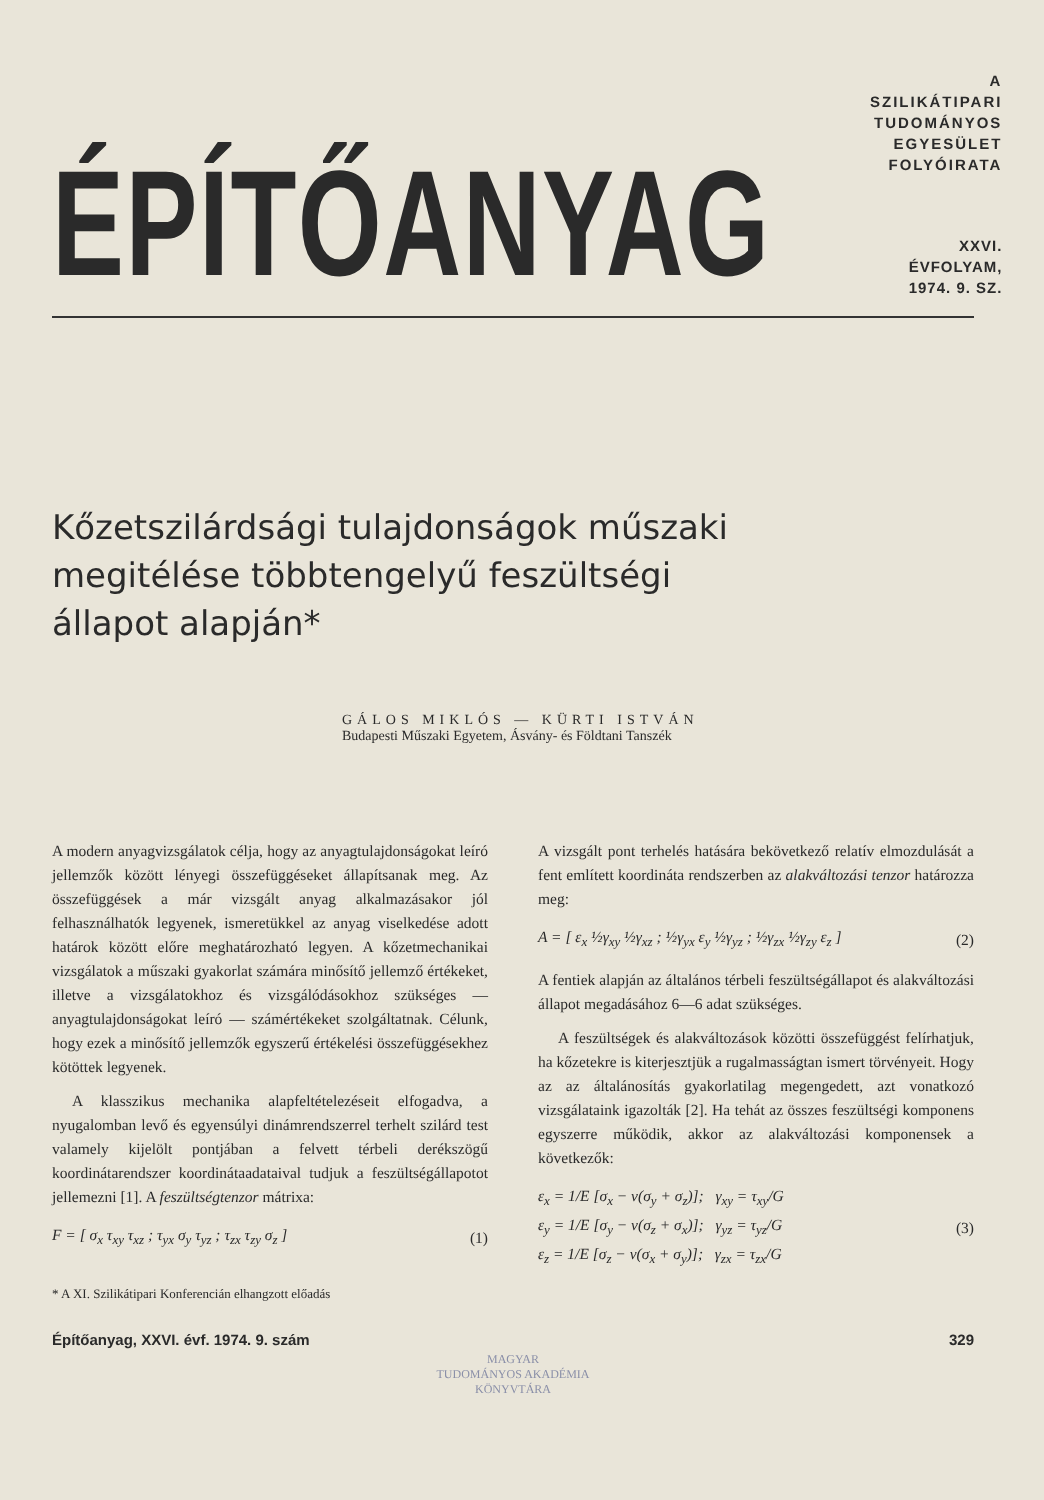ÉPÍTŐANYAG
A SZILIKÁTIPARI
TUDOMÁNYOS EGYESÜLET
FOLYÓIRATA
XXVI. ÉVFOLYAM, 1974. 9. SZ.
Kőzetszilárdsági tulajdonságok műszaki
megitélése többtengelyű feszültségi
állapot alapján*
GÁLOS MIKLÓS — KÜRTI ISTVÁN
Budapesti Műszaki Egyetem, Ásvány- és Földtani Tanszék
A modern anyagvizsgálatok célja, hogy az anyagtulajdonságokat leíró jellemzők között lényegi összefüggéseket állapítsanak meg. Az összefüggések a már vizsgált anyag alkalmazásakor jól felhasználhatók legyenek, ismeretükkel az anyag viselkedése adott határok között előre meghatározható legyen. A kőzetmechanikai vizsgálatok a műszaki gyakorlat számára minősítő jellemző értékeket, illetve a vizsgálatokhoz és vizsgálódásokhoz szükséges — anyagtulajdonságokat leíró — számértékeket szolgáltatnak. Célunk, hogy ezek a minősítő jellemzők egyszerű értékelési összefüggésekhez kötöttek legyenek.
A klasszikus mechanika alapfeltételezéseit elfogadva, a nyugalomban levő és egyensúlyi dinámrendszerrel terhelt szilárd test valamely kijelölt pontjában a felvett térbeli derékszögű koordinátarendszer koordinátaadataival tudjuk a feszültségállapotot jellemezni [1]. A feszültségtenzor mátrixa:
F = [ σ<sub>x</sub> τ<sub>xy</sub> τ<sub>xz</sub> ; τ<sub>yx</sub> σ<sub>y</sub> τ<sub>yz</sub> ; τ<sub>zx</sub> τ<sub>zy</sub> σ<sub>z</sub> ] (1)
* A XI. Szilikátipari Konferencián elhangzott előadás
A vizsgált pont terhelés hatására bekövetkező relatív elmozdulását a fent említett koordináta rendszerben az alakváltozási tenzor határozza meg:
A = [ ε<sub>x</sub> ½γ<sub>xy</sub> ½γ<sub>xz</sub> ; ½γ<sub>yx</sub> ε<sub>y</sub> ½γ<sub>yz</sub> ; ½γ<sub>zx</sub> ½γ<sub>zy</sub> ε<sub>z</sub> ] (2)
A fentiek alapján az általános térbeli feszültségállapot és alakváltozási állapot megadásához 6—6 adat szükséges.
A feszültségek és alakváltozások közötti összefüggést felírhatjuk, ha kőzetekre is kiterjesztjük a rugalmasságtan ismert törvényeit. Hogy az az általánosítás gyakorlatilag megengedett, azt vonatkozó vizsgálataink igazolták [2]. Ha tehát az összes feszültségi komponens egyszerre működik, akkor az alakváltozási komponensek a következők:
ε<sub>x</sub> = 1/E [σ<sub>x</sub> − ν(σ<sub>y</sub> + σ<sub>z</sub>)]; γ<sub>xy</sub> = τ<sub>xy</sub>/G
ε<sub>y</sub> = 1/E [σ<sub>y</sub> − ν(σ<sub>z</sub> + σ<sub>x</sub>)]; γ<sub>yz</sub> = τ<sub>yz</sub>/G
ε<sub>z</sub> = 1/E [σ<sub>z</sub> − ν(σ<sub>x</sub> + σ<sub>y</sub>)]; γ<sub>zx</sub> = τ<sub>zx</sub>/G (3)
Építőanyag, XXVI. évf. 1974. 9. szám 329
MAGYAR
TUDOMÁNYOS AKADÉMIA
KÖNYVTÁRA